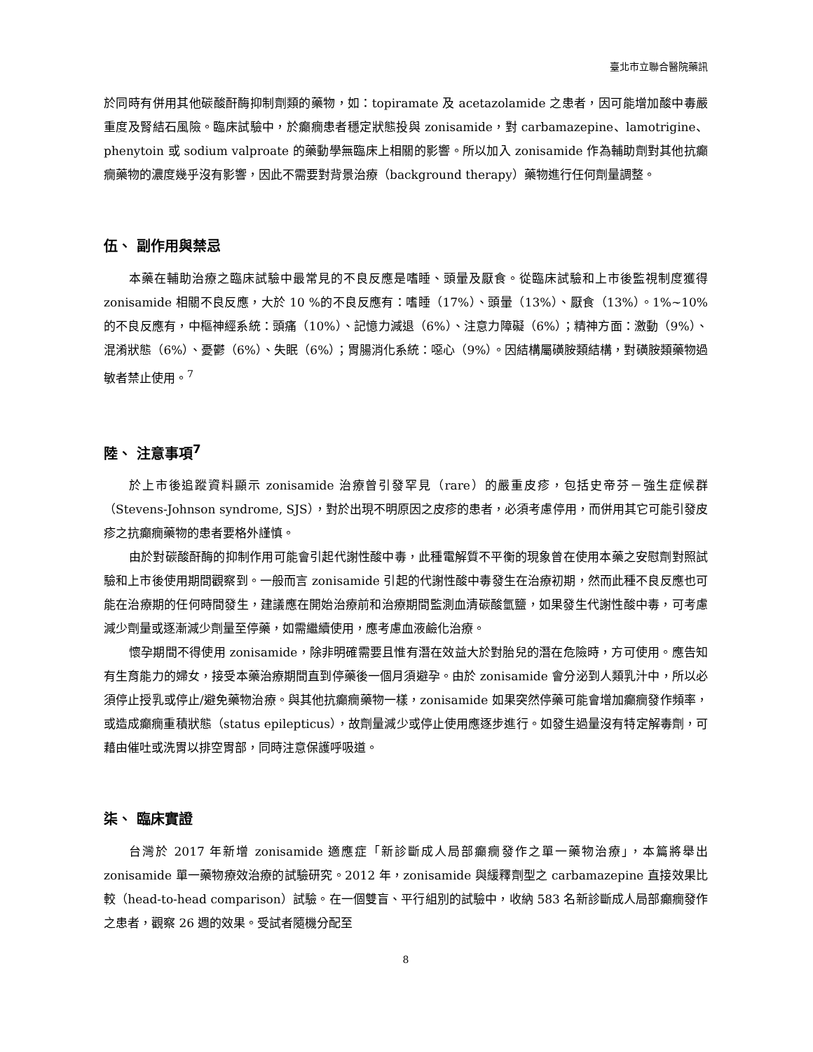臺北市立聯合醫院藥訊
於同時有併用其他碳酸酐酶抑制劑類的藥物，如：topiramate 及 acetazolamide 之患者，因可能增加酸中毒嚴重度及腎結石風險。臨床試驗中，於癲癇患者穩定狀態投與 zonisamide，對 carbamazepine、lamotrigine、phenytoin 或 sodium valproate 的藥動學無臨床上相關的影響。所以加入 zonisamide 作為輔助劑對其他抗癲癇藥物的濃度幾乎沒有影響，因此不需要對背景治療（background therapy）藥物進行任何劑量調整。
伍、 副作用與禁忌
本藥在輔助治療之臨床試驗中最常見的不良反應是嗜睡、頭暈及厭食。從臨床試驗和上市後監視制度獲得 zonisamide 相關不良反應，大於 10 %的不良反應有：嗜睡（17%）、頭暈（13%）、厭食（13%）。1%~10%的不良反應有，中樞神經系統：頭痛（10%）、記憶力減退（6%）、注意力障礙（6%）；精神方面：激動（9%）、混淆狀態（6%）、憂鬱（6%）、失眠（6%）；胃腸消化系統：噁心（9%）。因結構屬磺胺類結構，對磺胺類藥物過敏者禁止使用。<sup>7</sup>
陸、 注意事項<sup>7</sup>
於上市後追蹤資料顯示 zonisamide 治療曾引發罕見（rare）的嚴重皮疹，包括史帝芬－強生症候群（Stevens-Johnson syndrome, SJS），對於出現不明原因之皮疹的患者，必須考慮停用，而併用其它可能引發皮疹之抗癲癇藥物的患者要格外謹慎。
由於對碳酸酐酶的抑制作用可能會引起代謝性酸中毒，此種電解質不平衡的現象曾在使用本藥之安慰劑對照試驗和上市後使用期間觀察到。一般而言 zonisamide 引起的代謝性酸中毒發生在治療初期，然而此種不良反應也可能在治療期的任何時間發生，建議應在開始治療前和治療期間監測血清碳酸氫鹽，如果發生代謝性酸中毒，可考慮減少劑量或逐漸減少劑量至停藥，如需繼續使用，應考慮血液鹼化治療。
懷孕期間不得使用 zonisamide，除非明確需要且惟有潛在效益大於對胎兒的潛在危險時，方可使用。應告知有生育能力的婦女，接受本藥治療期間直到停藥後一個月須避孕。由於 zonisamide 會分泌到人類乳汁中，所以必須停止授乳或停止/避免藥物治療。與其他抗癲癇藥物一樣，zonisamide 如果突然停藥可能會增加癲癇發作頻率，或造成癲癇重積狀態（status epilepticus），故劑量減少或停止使用應逐步進行。如發生過量沒有特定解毒劑，可藉由催吐或洗胃以排空胃部，同時注意保護呼吸道。
柒、 臨床實證
台灣於 2017 年新增 zonisamide 適應症「新診斷成人局部癲癇發作之單一藥物治療」，本篇將舉出 zonisamide 單一藥物療效治療的試驗研究。2012 年，zonisamide 與緩釋劑型之 carbamazepine 直接效果比較（head-to-head comparison）試驗。在一個雙盲、平行組別的試驗中，收納 583 名新診斷成人局部癲癇發作之患者，觀察 26 週的效果。受試者隨機分配至
8